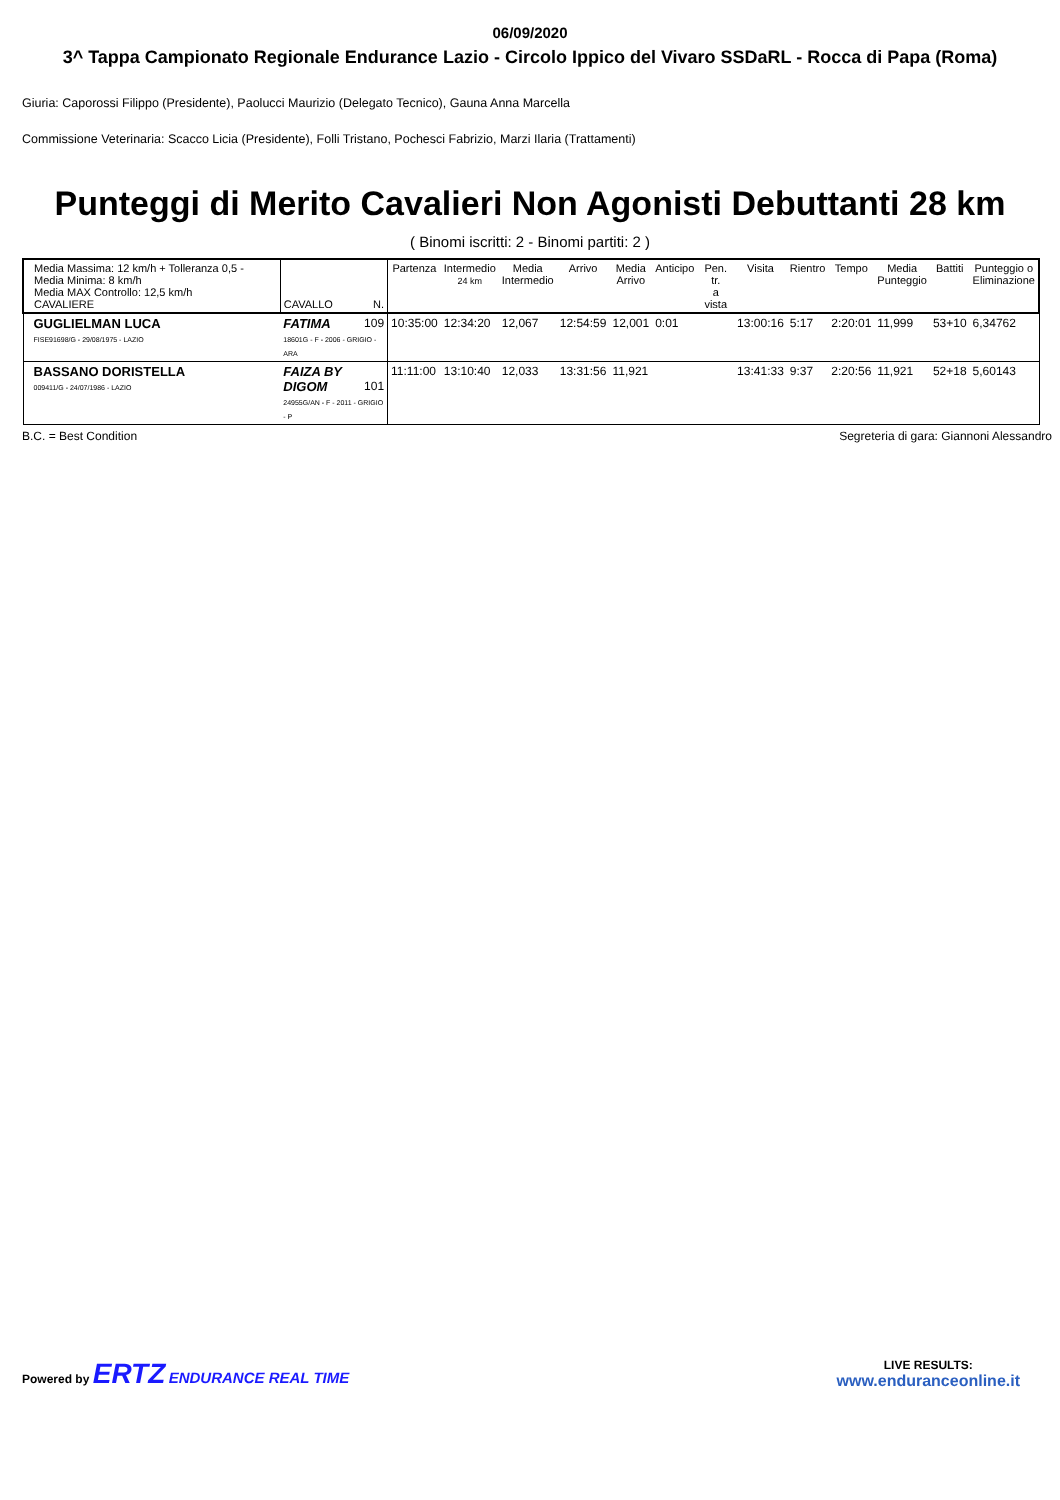06/09/2020
3^ Tappa Campionato Regionale Endurance Lazio - Circolo Ippico del Vivaro SSDaRL - Rocca di Papa (Roma)
Giuria: Caporossi Filippo (Presidente), Paolucci Maurizio (Delegato Tecnico), Gauna Anna Marcella
Commissione Veterinaria: Scacco Licia (Presidente), Folli Tristano, Pochesci Fabrizio, Marzi Ilaria (Trattamenti)
Punteggi di Merito Cavalieri Non Agonisti Debuttanti 28 km
( Binomi iscritti: 2 - Binomi partiti: 2 )
| Media Massima: 12 km/h + Tolleranza 0,5 - Media Minima: 8 km/h Media MAX Controllo: 12,5 km/h CAVALIERE | CAVALLO N. | Partenza | Intermedio 24 km | Media Intermedio | Arrivo | Media Arrivo | Anticipo | Pen. tr. a vista | Visita | Rientro | Tempo | Media Punteggio | Battiti | Punteggio o Eliminazione |
| --- | --- | --- | --- | --- | --- | --- | --- | --- | --- | --- | --- | --- | --- | --- |
| GUGLIELMAN LUCA FISE91698/G - 29/08/1975 - LAZIO | FATIMA 109 18601G - F - 2006 - GRIGIO - ARA | 10:35:00 | 12:34:20 | 12,067 | 12:54:59 | 12,001 | 0:01 | | 13:00:16 | 5:17 | 2:20:01 | 11,999 | 53+10 | 6,34762 |
| BASSANO DORISTELLA 009411/G - 24/07/1986 - LAZIO | FAIZA BY DIGOM 101 24955G/AN - F - 2011 - GRIGIO - P | 11:11:00 | 13:10:40 | 12,033 | 13:31:56 | 11,921 | | | 13:41:33 | 9:37 | 2:20:56 | 11,921 | 52+18 | 5,60143 |
B.C. = Best Condition Segreteria di gara: Giannoni Alessandro
Powered by ERTZ ENDURANCE REAL TIME
LIVE RESULTS:
www.enduranceonline.it